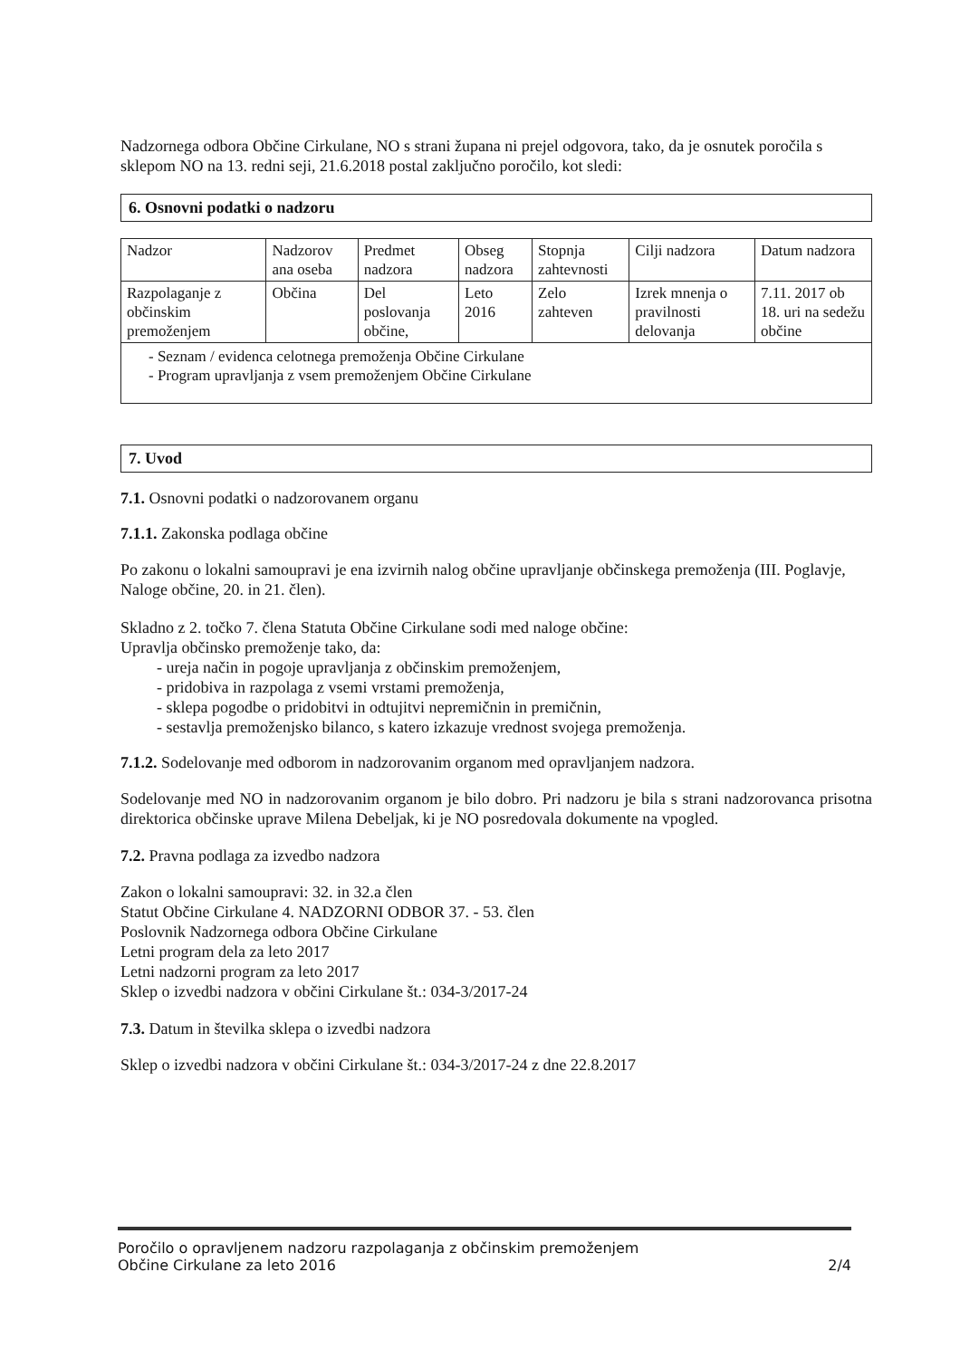Nadzornega odbora Občine Cirkulane, NO s strani župana ni prejel odgovora, tako, da je osnutek poročila s sklepom NO na 13. redni seji, 21.6.2018 postal zaključno poročilo, kot sledi:
6. Osnovni podatki o nadzoru
| Nadzor | Nadzorov ana oseba | Predmet nadzora | Obseg nadzora | Stopnja zahtevnosti | Cilji nadzora | Datum nadzora |
| Razpolaganje z občinskim premoženjem | Občina | Del poslovanja občine, | Leto 2016 | Zelo zahteven | Izrek mnenja o pravilnosti delovanja | 7.11. 2017 ob 18. uri na sedežu občine |
| - Seznam / evidenca celotnega premoženja Občine Cirkulane - Program upravljanja z vsem premoženjem Občine Cirkulane | | | | | | |
7. Uvod
7.1. Osnovni podatki o nadzorovanem organu
7.1.1. Zakonska podlaga občine
Po zakonu o lokalni samoupravi je ena izvirnih nalog občine upravljanje občinskega premoženja (III. Poglavje, Naloge občine, 20. in 21. člen).
Skladno z 2. točko 7. člena Statuta Občine Cirkulane sodi med naloge občine:
Upravlja občinsko premoženje tako, da:
- ureja način in pogoje upravljanja z občinskim premoženjem,
- pridobiva in razpolaga z vsemi vrstami premoženja,
- sklepa pogodbe o pridobitvi in odtujitvi nepremičnin in premičnin,
- sestavlja premoženjsko bilanco, s katero izkazuje vrednost svojega premoženja.
7.1.2. Sodelovanje med odborom in nadzorovanim organom med opravljanjem nadzora.
Sodelovanje med NO in nadzorovanim organom je bilo dobro. Pri nadzoru je bila s strani nadzorovanca prisotna direktorica občinske uprave Milena Debeljak, ki je NO posredovala dokumente na vpogled.
7.2. Pravna podlaga za izvedbo nadzora
Zakon o lokalni samoupravi: 32. in 32.a člen
Statut Občine Cirkulane 4. NADZORNI ODBOR 37. - 53. člen
Poslovnik Nadzornega odbora Občine Cirkulane
Letni program dela za leto 2017
Letni nadzorni program za leto 2017
Sklep o izvedbi nadzora v občini Cirkulane št.: 034-3/2017-24
7.3. Datum in številka sklepa o izvedbi nadzora
Sklep o izvedbi nadzora v občini Cirkulane št.: 034-3/2017-24 z dne 22.8.2017
Poročilo o opravljenem nadzoru razpolaganja z občinskim premoženjem
Občine Cirkulane za leto 2016
2/4